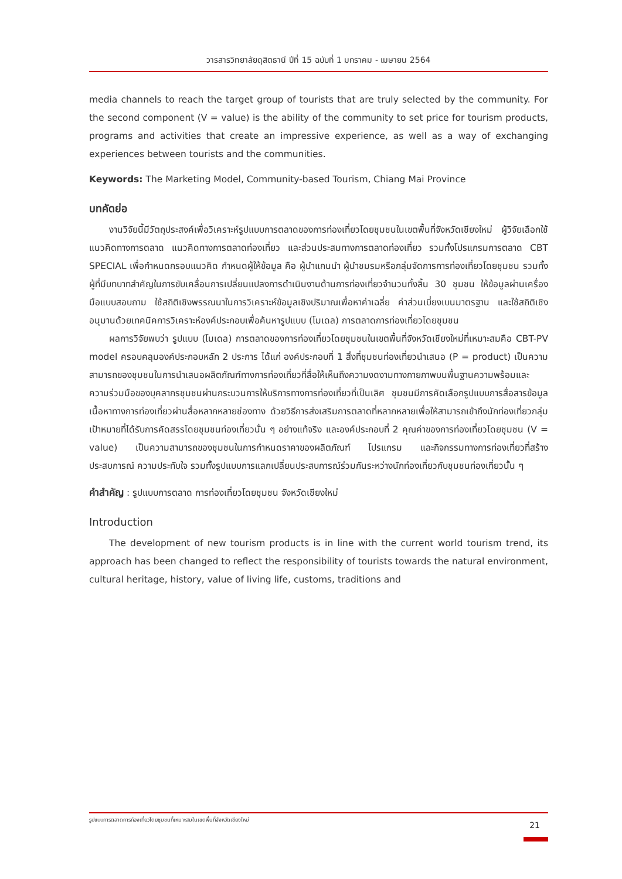วารสารวิทยาลัยดุสิตธานี ปีที่ 15 ฉบับที่ 1 มกราคม - เมษายน 2564
media channels to reach the target group of tourists that are truly selected by the community. For the second component (V = value) is the ability of the community to set price for tourism products, programs and activities that create an impressive experience, as well as a way of exchanging experiences between tourists and the communities.
Keywords: The Marketing Model, Community-based Tourism, Chiang Mai Province
บทคัดย่อ
งานวิจัยนี้มีวัตถุประสงค์เพื่อวิเคราะห์รูปแบบการตลาดของการท่องเที่ยวโดยชุมชนในเขตพื้นที่จังหวัดเชียงใหม่ ผู้วิจัยเลือกใช้แนวคิดทางการตลาด แนวคิดทางการตลาดท่องเที่ยว และส่วนประสมทางการตลาดท่องเที่ยว รวมทั้งโปรแกรมการตลาด CBT SPECIAL เพื่อกำหนดกรอบแนวคิด กำหนดผู้ให้ข้อมูล คือ ผู้นำแกนนำ ผู้นำชมรมหรือกลุ่มจัดการการท่องเที่ยวโดยชุมชน รวมทั้งผู้ที่มีบทบาทสำคัญในการขับเคลื่อนการเปลี่ยนแปลงการดำเนินงานด้านการท่องเที่ยวจำนวนทั้งสิ้น 30 ชุมชน ให้ข้อมูลผ่านเครื่องมือแบบสอบถาม ใช้สถิติเชิงพรรณนาในการวิเคราะห์ข้อมูลเชิงปริมาณเพื่อหาค่าเฉลี่ย ค่าส่วนเบี่ยงเบนมาตรฐาน และใช้สถิติเชิงอนุมานด้วยเทคนิคการวิเคราะห์องค์ประกอบเพื่อค้นหารูปแบบ (โมเดล) การตลาดการท่องเที่ยวโดยชุมชน
ผลการวิจัยพบว่า รูปแบบ (โมเดล) การตลาดของการท่องเที่ยวโดยชุมชนในเขตพื้นที่จังหวัดเชียงใหม่ที่เหมาะสมคือ CBT-PV model ครอบคลุมองค์ประกอบหลัก 2 ประการ ได้แก่ องค์ประกอบที่ 1 สิ่งที่ชุมชนท่องเที่ยวนำเสนอ (P = product) เป็นความสามารถของชุมชนในการนำเสนอผลิตภัณฑ์ทางการท่องเที่ยวที่สื่อให้เห็นถึงความงดงามทางกายภาพบนพื้นฐานความพร้อมและความร่วมมือของบุคลากรชุมชนผ่านกระบวนการให้บริการทางการท่องเที่ยวที่เป็นเลิศ ชุมชนมีการคัดเลือกรูปแบบการสื่อสารข้อมูลเนื้อหาทางการท่องเที่ยวผ่านสื่อหลากหลายช่องทาง ด้วยวิธีการส่งเสริมการตลาดที่หลากหลายเพื่อให้สามารถเข้าถึงนักท่องเที่ยวกลุ่มเป้าหมายที่ได้รับการคัดสรรโดยชุมชนท่องเที่ยวนั้น ๆ อย่างแท้จริง และองค์ประกอบที่ 2 คุณค่าของการท่องเที่ยวโดยชุมชน (V = value) เป็นความสามารถของชุมชนในการกำหนดราคาของผลิตภัณฑ์ โปรแกรม และกิจกรรมทางการท่องเที่ยวที่สร้างประสบการณ์ ความประทับใจ รวมทั้งรูปแบบการแลกเปลี่ยนประสบการณ์ร่วมกันระหว่างนักท่องเที่ยวกับชุมชนท่องเที่ยวนั้น ๆ
คำสำคัญ : รูปแบบการตลาด การท่องเที่ยวโดยชุมชน จังหวัดเชียงใหม่
Introduction
The development of new tourism products is in line with the current world tourism trend, its approach has been changed to reflect the responsibility of tourists towards the natural environment, cultural heritage, history, value of living life, customs, traditions and
รูปแบบการตลาดการท่องเที่ยวโดยชุมชนที่เหมาะสมในเขตพื้นที่จังหวัดเชียงใหม่
21